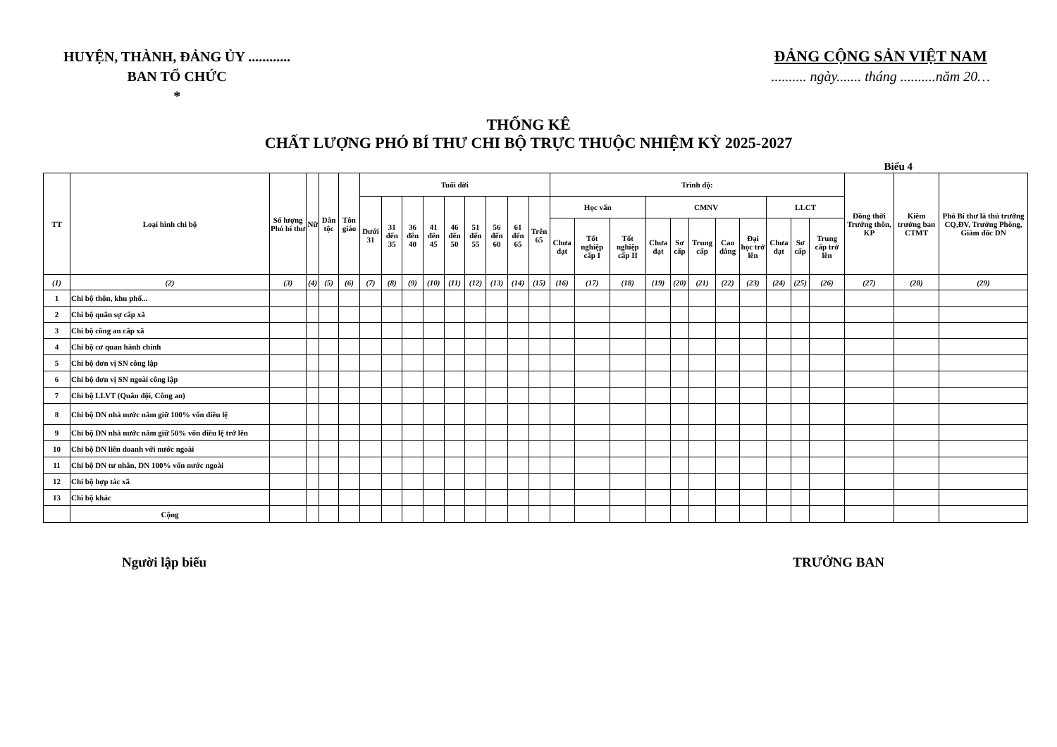HUYỆN, THÀNH, ĐẢNG ỦY ............
BAN TỔ CHỨC
*
ĐẢNG CỘNG SẢN VIỆT NAM
.......... ngày....... tháng ..........năm 20…
THỐNG KÊ
CHẤT LƯỢNG PHÓ BÍ THƯ CHI BỘ TRỰC THUỘC NHIỆM KỲ 2025-2027
Biểu 4
| TT | Loại hình chi bộ | Số lượng Phó bí thư | Nữ | Dân tộc | Tôn giáo | Tuổi đời | | | | | | | | | Trình độ: | | | | | | | | | | | Đồng thời Trưởng thôn, KP | Kiêm trưởng ban CTMT | Phó Bí thư là thủ trưởng CQ,ĐV, Trưởng Phòng, Giám đốc DN |
| --- | --- | --- | --- | --- | --- | --- | --- | --- | --- | --- | --- | --- | --- | --- | --- | --- | --- | --- | --- | --- | --- | --- | --- | --- | --- | --- | --- | --- |
| | | | | | | Dưới 31 | 31 đến 35 | 36 đến 40 | 41 đến 45 | 46 đến 50 | 51 đến 55 | 56 đến 60 | 61 đến 65 | Trên 65 | Học vấn | | | CMNV | | | | | LLCT | | | | | |
| | | | | | | | | | | | | | | | Chưa đạt | Tốt nghiệp cấp I | Tốt nghiệp cấp II | Chưa đạt | Sơ cấp | Trung cấp | Cao đẳng | Đại học trở lên | Chưa đạt | Sơ cấp | Trung cấp trở lên | | | |
| (1) | (2) | (3) | (4) | (5) | (6) | (7) | (8) | (9) | (10) | (11) | (12) | (13) | (14) | (15) | (16) | (17) | (18) | (19) | (20) | (21) | (22) | (23) | (24) | (25) | (26) | (27) | (28) | (29) |
| 1 | Chi bộ thôn, khu phố... | | | | | | | | | | | | | | | | | | | | | | | | | | | |
| 2 | Chi bộ quân sự cấp xã | | | | | | | | | | | | | | | | | | | | | | | | | | | |
| 3 | Chi bộ công an cấp xã | | | | | | | | | | | | | | | | | | | | | | | | | | | |
| 4 | Chi bộ cơ quan hành chính | | | | | | | | | | | | | | | | | | | | | | | | | | | |
| 5 | Chi bộ đơn vị SN công lập | | | | | | | | | | | | | | | | | | | | | | | | | | | |
| 6 | Chi bộ đơn vị SN ngoài công lập | | | | | | | | | | | | | | | | | | | | | | | | | | | |
| 7 | Chi bộ LLVT (Quân đội, Công an) | | | | | | | | | | | | | | | | | | | | | | | | | | | |
| 8 | Chi bộ DN nhà nước nắm giữ 100% vốn điều lệ | | | | | | | | | | | | | | | | | | | | | | | | | | | |
| 9 | Chi bộ DN nhà nước nắm giữ 50% vốn điều lệ trở lên | | | | | | | | | | | | | | | | | | | | | | | | | | | |
| 10 | Chi bộ DN liên doanh với nước ngoài | | | | | | | | | | | | | | | | | | | | | | | | | | | |
| 11 | Chi bộ DN tư nhân, DN 100% vốn nước ngoài | | | | | | | | | | | | | | | | | | | | | | | | | | | |
| 12 | Chi bộ hợp tác xã | | | | | | | | | | | | | | | | | | | | | | | | | | | |
| 13 | Chi bộ khác | | | | | | | | | | | | | | | | | | | | | | | | | | | |
| | Cộng | | | | | | | | | | | | | | | | | | | | | | | | | | | |
Người lập biểu TRƯỞNG BAN